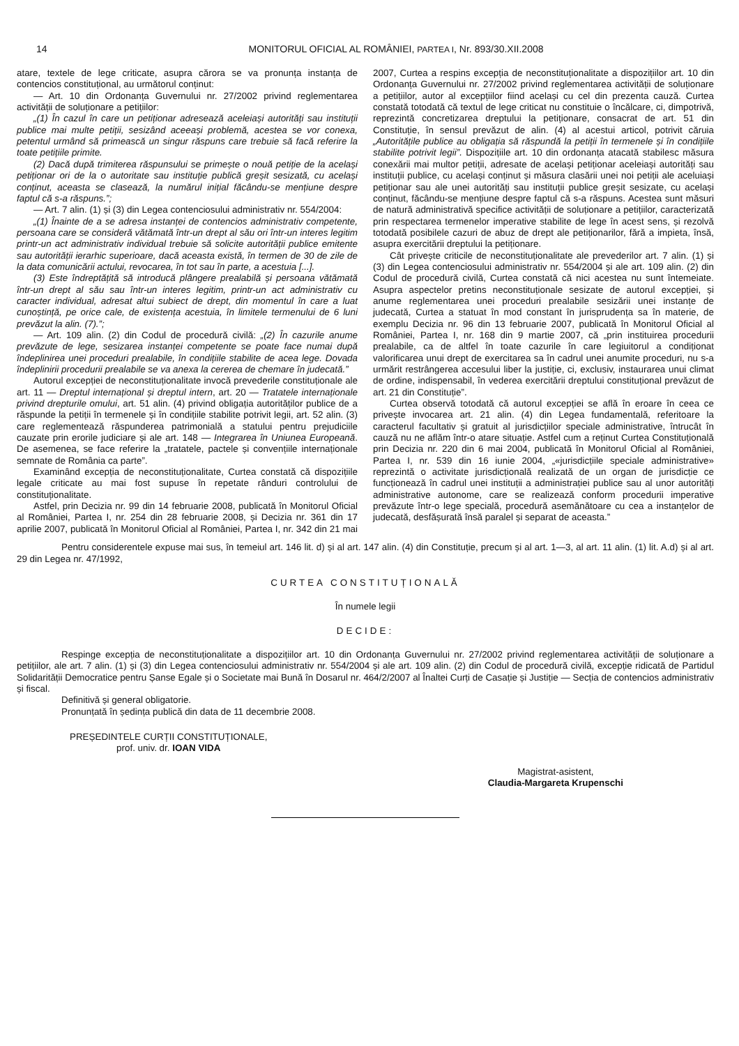14 MONITORUL OFICIAL AL ROMÂNIEI, PARTEA I, Nr. 893/30.XII.2008
atare, textele de lege criticate, asupra cărora se va pronunța instanța de contencios constituțional, au următorul conținut:
— Art. 10 din Ordonanța Guvernului nr. 27/2002 privind reglementarea activității de soluționare a petițiilor:
„(1) În cazul în care un petiționar adresează aceleiași autorități sau instituții publice mai multe petiții, sesizând aceeași problemă, acestea se vor conexa, petentul urmând să primească un singur răspuns care trebuie să facă referire la toate petițiile primite.
(2) Dacă după trimiterea răspunsului se primește o nouă petiție de la același petiționar ori de la o autoritate sau instituție publică greșit sesizată, cu același conținut, aceasta se clasează, la numărul inițial făcându-se mențiune despre faptul că s-a răspuns.”;
— Art. 7 alin. (1) și (3) din Legea contenciosului administrativ nr. 554/2004:
„(1) Înainte de a se adresa instanței de contencios administrativ competente, persoana care se consideră vătămată într-un drept al său ori într-un interes legitim printr-un act administrativ individual trebuie să solicite autorității publice emitente sau autorității ierarhic superioare, dacă aceasta există, în termen de 30 de zile de la data comunicării actului, revocarea, în tot sau în parte, a acestuia [...].
(3) Este îndreptățită să introducă plângere prealabilă și persoana vătămată într-un drept al său sau într-un interes legitim, printr-un act administrativ cu caracter individual, adresat altui subiect de drept, din momentul în care a luat cunoștință, pe orice cale, de existența acestuia, în limitele termenului de 6 luni prevăzut la alin. (7).”;
— Art. 109 alin. (2) din Codul de procedură civilă: „(2) În cazurile anume prevăzute de lege, sesizarea instanței competente se poate face numai după îndeplinirea unei proceduri prealabile, în condițiile stabilite de acea lege. Dovada îndeplinirii procedurii prealabile se va anexa la cererea de chemare în judecată.”
Autorul excepției de neconstituționalitate invocă prevederile constituționale ale art. 11 — Dreptul internațional și dreptul intern, art. 20 — Tratatele internaționale privind drepturile omului, art. 51 alin. (4) privind obligația autorităților publice de a răspunde la petiții în termenele și în condițiile stabilite potrivit legii, art. 52 alin. (3) care reglementează răspunderea patrimonială a statului pentru prejudiciile cauzate prin erorile judiciare și ale art. 148 — Integrarea în Uniunea Europeană. De asemenea, se face referire la „tratatele, pactele și convențiile internaționale semnate de România ca parte”.
Examinând excepția de neconstituționalitate, Curtea constată că dispozițiile legale criticate au mai fost supuse în repetate rânduri controlului de constituționalitate.
Astfel, prin Decizia nr. 99 din 14 februarie 2008, publicată în Monitorul Oficial al României, Partea I, nr. 254 din 28 februarie 2008, și Decizia nr. 361 din 17 aprilie 2007, publicată în Monitorul Oficial al României, Partea I, nr. 342 din 21 mai 2007, Curtea a respins excepția de neconstituționalitate a dispozițiilor art. 10 din Ordonanța Guvernului nr. 27/2002 privind reglementarea activității de soluționare a petițiilor, autor al excepțiilor fiind același cu cel din prezenta cauză. Curtea constată totodată că textul de lege criticat nu constituie o încălcare, ci, dimpotrivă, reprezintă concretizarea dreptului la petiționare, consacrat de art. 51 din Constituție, în sensul prevăzut de alin. (4) al acestui articol, potrivit căruia „Autoritățile publice au obligația să răspundă la petiții în termenele și în condițiile stabilite potrivit legii”. Dispozițiile art. 10 din ordonanța atacată stabilesc măsura conexării mai multor petiții, adresate de același petiționar aceleiași autorități sau instituții publice, cu același conținut și măsura clasării unei noi petiții ale aceluiași petiționar sau ale unei autorități sau instituții publice greșit sesizate, cu același conținut, făcându-se mențiune despre faptul că s-a răspuns. Acestea sunt măsuri de natură administrativă specifice activității de soluționare a petițiilor, caracterizată prin respectarea termenelor imperative stabilite de lege în acest sens, și rezolvă totodată posibilele cazuri de abuz de drept ale petiționarilor, fără a impieta, însă, asupra exercitării dreptului la petiționare.
Cât privește criticile de neconstituționalitate ale prevederilor art. 7 alin. (1) și (3) din Legea contenciosului administrativ nr. 554/2004 și ale art. 109 alin. (2) din Codul de procedură civilă, Curtea constată că nici acestea nu sunt întemeiate. Asupra aspectelor pretins neconstituționale sesizate de autorul excepției, și anume reglementarea unei proceduri prealabile sesizării unei instanțe de judecată, Curtea a statuat în mod constant în jurisprudența sa în materie, de exemplu Decizia nr. 96 din 13 februarie 2007, publicată în Monitorul Oficial al României, Partea I, nr. 168 din 9 martie 2007, că „prin instituirea procedurii prealabile, ca de altfel în toate cazurile în care legiuitorul a condiționat valorificarea unui drept de exercitarea sa în cadrul unei anumite proceduri, nu s-a urmărit restrângerea accesului liber la justiție, ci, exclusiv, instaurarea unui climat de ordine, indispensabil, în vederea exercitării dreptului constituțional prevăzut de art. 21 din Constituție”.
Curtea observă totodată că autorul excepției se află în eroare în ceea ce privește invocarea art. 21 alin. (4) din Legea fundamentală, referitoare la caracterul facultativ și gratuit al jurisdicțiilor speciale administrative, întrucât în cauză nu ne aflăm într-o atare situație. Astfel cum a reținut Curtea Constituțională prin Decizia nr. 220 din 6 mai 2004, publicată în Monitorul Oficial al României, Partea I, nr. 539 din 16 iunie 2004, „«jurisdicțiile speciale administrative» reprezintă o activitate jurisdicțională realizată de un organ de jurisdicție ce funcționează în cadrul unei instituții a administrației publice sau al unor autorități administrative autonome, care se realizează conform procedurii imperative prevăzute într-o lege specială, procedură asemănătoare cu cea a instanțelor de judecată, desfășurată însă paralel și separat de aceasta.”
Pentru considerentele expuse mai sus, în temeiul art. 146 lit. d) și al art. 147 alin. (4) din Constituție, precum și al art. 1—3, al art. 11 alin. (1) lit. A.d) și al art. 29 din Legea nr. 47/1992,
CURTEA CONSTITUȚIONALĂ
În numele legii
DECIDE:
Respinge excepția de neconstituționalitate a dispozițiilor art. 10 din Ordonanța Guvernului nr. 27/2002 privind reglementarea activității de soluționare a petițiilor, ale art. 7 alin. (1) și (3) din Legea contenciosului administrativ nr. 554/2004 și ale art. 109 alin. (2) din Codul de procedură civilă, excepție ridicată de Partidul Solidarității Democratice pentru Șanse Egale și o Societate mai Bună în Dosarul nr. 464/2/2007 al Înaltei Curți de Casație și Justiție — Secția de contencios administrativ și fiscal.
Definitivă și general obligatorie.
Pronunțată în ședința publică din data de 11 decembrie 2008.
PREȘEDINTELE CURȚII CONSTITUȚIONALE,
prof. univ. dr. IOAN VIDA
Magistrat-asistent,
Claudia-Margareta Krupenschi